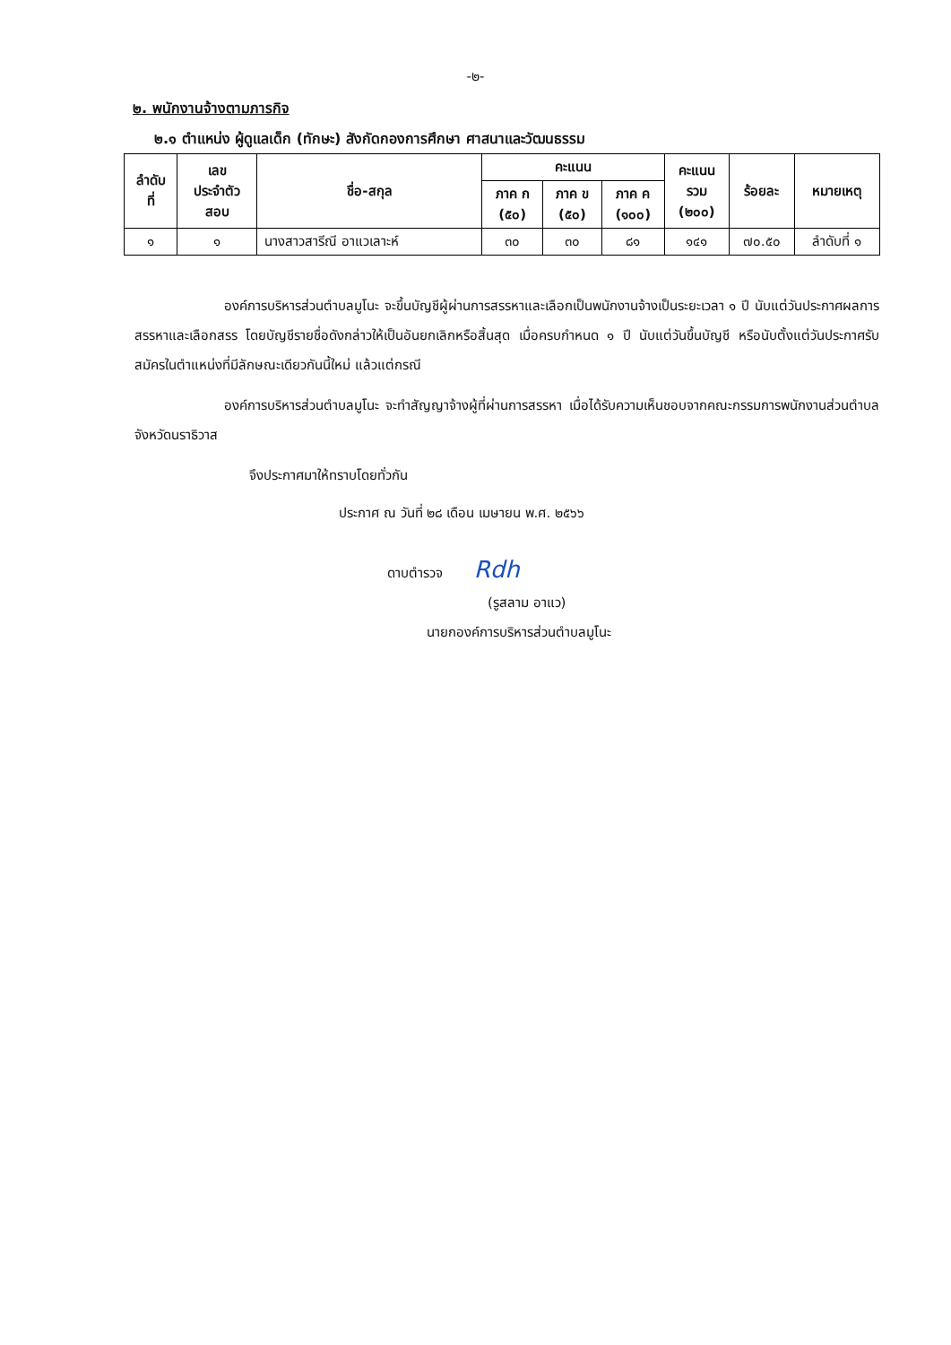-๒-
๒. พนักงานจ้างตามภารกิจ
๒.๑ ตำแหน่ง ผู้ดูแลเด็ก (ทักษะ) สังกัดกองการศึกษา ศาสนาและวัฒนธรรม
| ลำดับ ที่ | เลข ประจำตัว สอบ | ชื่อ-สกุล | คะแนน | | | คะแนน รวม (๒๐๐) | ร้อยละ | หมายเหตุ |
| --- | --- | --- | --- | --- | --- | --- | --- | --- |
| | | | ภาค ก (๕๐) | ภาค ข (๕๐) | ภาค ค (๑๐๐) | | | |
| ๑ | ๑ | นางสาวสารีณี อาแวเลาะห์ | ๓๐ | ๓๐ | ๘๑ | ๑๔๑ | ๗๐.๕๐ | ลำดับที่ ๑ |
องค์การบริหารส่วนตำบลมูโนะ จะขึ้นบัญชีผู้ผ่านการสรรหาและเลือกเป็นพนักงานจ้างเป็นระยะเวลา ๑ ปี นับแต่วันประกาศผลการสรรหาและเลือกสรร โดยบัญชีรายชื่อดังกล่าวให้เป็นอันยกเลิกหรือสิ้นสุด เมื่อครบกำหนด ๑ ปี นับแต่วันขึ้นบัญชี หรือนับตั้งแต่วันประกาศรับสมัครในตำแหน่งที่มีลักษณะเดียวกันนี้ใหม่ แล้วแต่กรณี
องค์การบริหารส่วนตำบลมูโนะ จะทำสัญญาจ้างผู้ที่ผ่านการสรรหา เมื่อได้รับความเห็นชอบจากคณะกรรมการพนักงานส่วนตำบลจังหวัดนราธิวาส
จึงประกาศมาให้ทราบโดยทั่วกัน
ประกาศ ณ วันที่ ๒๘ เดือน เมษายน พ.ศ. ๒๕๖๖
ดาบตำรวจ Rdh
(รูสลาม อาแว)
นายกองค์การบริหารส่วนตำบลมูโนะ